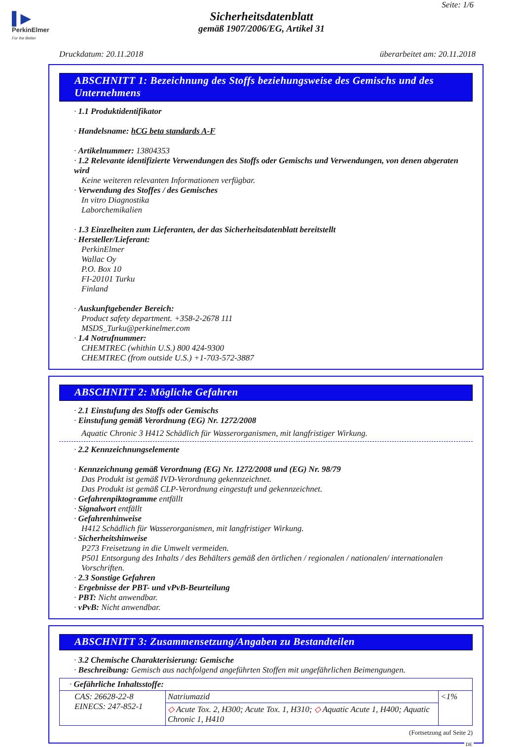▌▶
PerkinElmer
For the Better
Seite: 1/6
Sicherheitsdatenblatt
gemäß 1907/2006/EG, Artikel 31
Druckdatum: 20.11.2018 überarbeitet am: 20.11.2018
ABSCHNITT 1: Bezeichnung des Stoffs beziehungsweise des Gemischs und des Unternehmens
· 1.1 Produktidentifikator
· Handelsname: hCG beta standards A-F
· Artikelnummer: 13804353
· 1.2 Relevante identifizierte Verwendungen des Stoffs oder Gemischs und Verwendungen, von denen abgeraten wird
Keine weiteren relevanten Informationen verfügbar.
· Verwendung des Stoffes / des Gemisches
In vitro Diagnostika
Laborchemikalien
· 1.3 Einzelheiten zum Lieferanten, der das Sicherheitsdatenblatt bereitstellt
· Hersteller/Lieferant:
PerkinElmer
Wallac Oy
P.O. Box 10
FI-20101 Turku
Finland
· Auskunftgebender Bereich:
Product safety department. +358-2-2678 111
MSDS_Turku@perkinelmer.com
· 1.4 Notrufnummer:
CHEMTREC (whithin U.S.) 800 424-9300
CHEMTREC (from outside U.S.) +1-703-572-3887
ABSCHNITT 2: Mögliche Gefahren
· 2.1 Einstufung des Stoffs oder Gemischs
· Einstufung gemäß Verordnung (EG) Nr. 1272/2008
Aquatic Chronic 3 H412 Schädlich für Wasserorganismen, mit langfristiger Wirkung.
· 2.2 Kennzeichnungselemente
· Kennzeichnung gemäß Verordnung (EG) Nr. 1272/2008 und (EG) Nr. 98/79
Das Produkt ist gemäß IVD-Verordnung gekennzeichnet.
Das Produkt ist gemäß CLP-Verordnung eingestuft und gekennzeichnet.
· Gefahrenpiktogramme entfällt
· Signalwort entfällt
· Gefahrenhinweise
H412 Schädlich für Wasserorganismen, mit langfristiger Wirkung.
· Sicherheitshinweise
P273 Freisetzung in die Umwelt vermeiden.
P501 Entsorgung des Inhalts / des Behälters gemäß den örtlichen / regionalen / nationalen/ internationalen Vorschriften.
· 2.3 Sonstige Gefahren
· Ergebnisse der PBT- und vPvB-Beurteilung
· PBT: Nicht anwendbar.
· vPvB: Nicht anwendbar.
ABSCHNITT 3: Zusammensetzung/Angaben zu Bestandteilen
· 3.2 Chemische Charakterisierung: Gemische
· Beschreibung: Gemisch aus nachfolgend angeführten Stoffen mit ungefährlichen Beimengungen.
| · Gefährliche Inhaltsstoffe: | | |
| CAS: 26628-22-8 EINECS: 247-852-1 | Natriumazid | <1% |
| | ◇ Acute Tox. 2, H300; Acute Tox. 1, H310; ◇ Aquatic Acute 1, H400; Aquatic Chronic 1, H410 | |
(Fortsetzung auf Seite 2)
DE